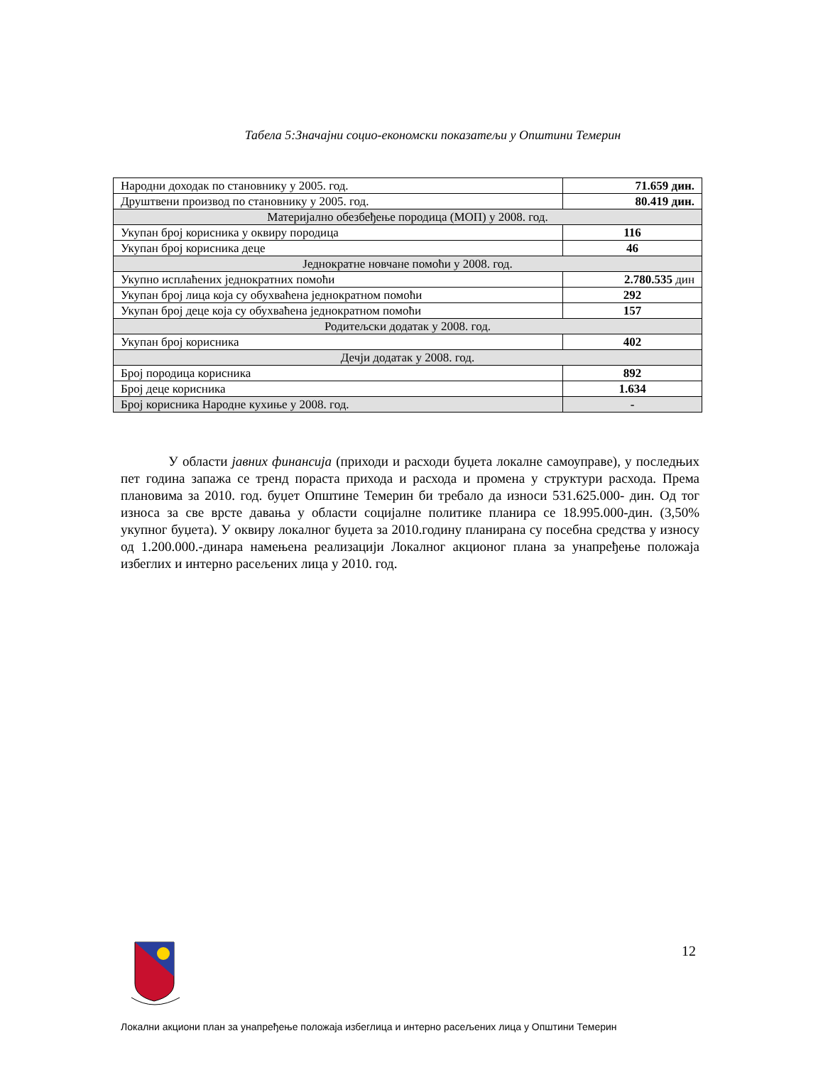Табела 5:Значајни социо-економски показатељи у Општини Темерин
| Народни доходак по становнику у 2005. год. | 71.659 дин. |
| Друштвени производ по становнику у 2005. год. | 80.419 дин. |
| Материјално обезбеђење породица (МОП) у 2008. год. | |
| Укупан број корисника у оквиру породица | 116 |
| Укупан број корисника деце | 46 |
| Једнократне новчане помоћи у 2008. год. | |
| Укупно исплаћених једнократних помоћи | 2.780.535 дин |
| Укупан број лица која су обухваћена једнократном помоћи | 292 |
| Укупан број деце која су обухваћена једнократном помоћи | 157 |
| Родитељски додатак у 2008. год. | |
| Укупан број корисника | 402 |
| Дечји додатак у 2008. год. | |
| Број породица корисника | 892 |
| Број деце корисника | 1.634 |
| Број корисника Народне кухиње у 2008. год. | - |
У области јавних финансија (приходи и расходи буџета локалне самоуправе), у последњих пет година запажа се тренд пораста прихода и расхода и промена у структури расхода. Према плановима за 2010. год. буџет Општине Темерин би требало да износи 531.625.000- дин. Од тог износа за све врсте давања у области социјалне политике планира се 18.995.000-дин. (3,50% укупног буџета). У оквиру локалног буџета за 2010.годину планирана су посебна средства у износу од 1.200.000.-динара намењена реализацији Локалног акционог плана за унапређење положаја избеглих и интерно расељених лица у 2010. год.
12
Локални акциони план за унапређење положаја избеглица и интерно расељених лица у Општини Темерин